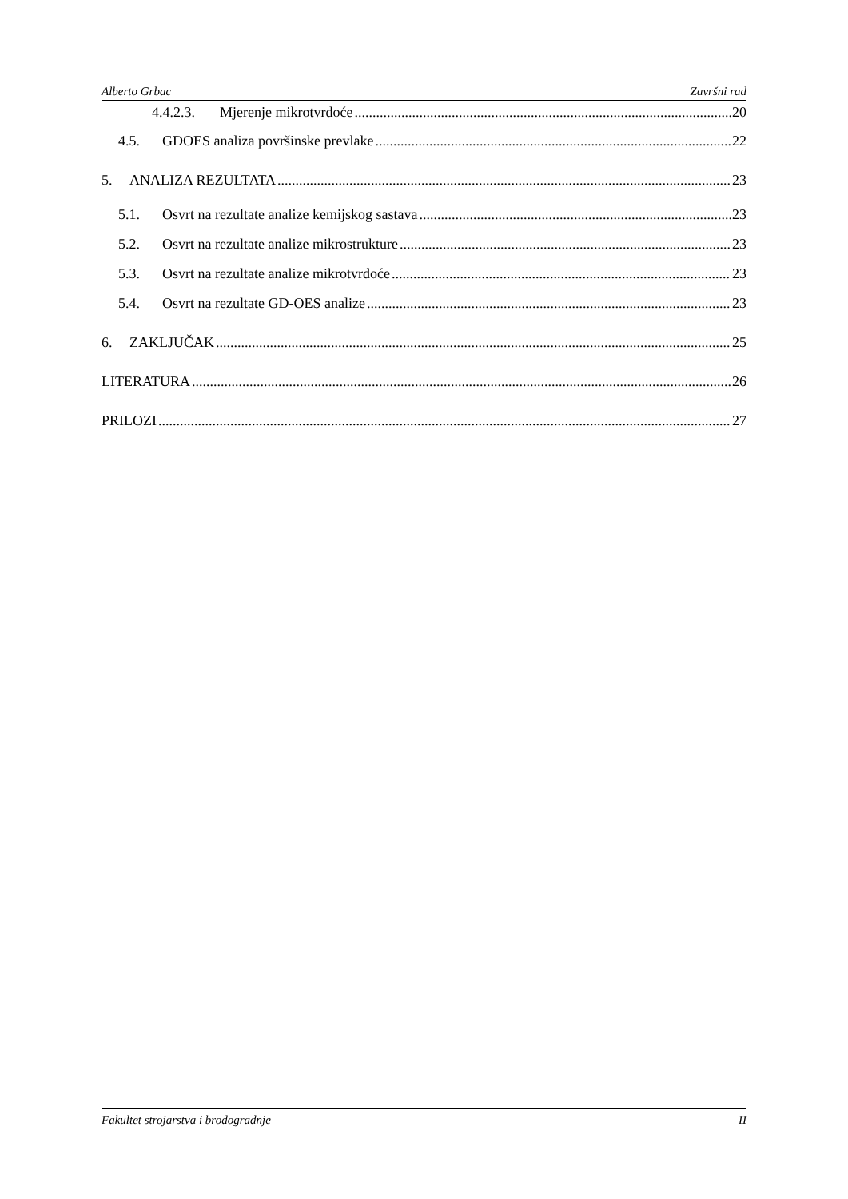Alberto Grbac Završni rad
4.4.2.3. Mjerenje mikrotvrdoće 20
4.5. GDOES analiza površinske prevlake 22
5. ANALIZA REZULTATA 23
5.1. Osvrt na rezultate analize kemijskog sastava 23
5.2. Osvrt na rezultate analize mikrostrukture 23
5.3. Osvrt na rezultate analize mikrotvrdoće 23
5.4. Osvrt na rezultate GD-OES analize 23
6. ZAKLJUČAK 25
LITERATURA 26
PRILOZI 27
Fakultet strojarstva i brodogradnje II